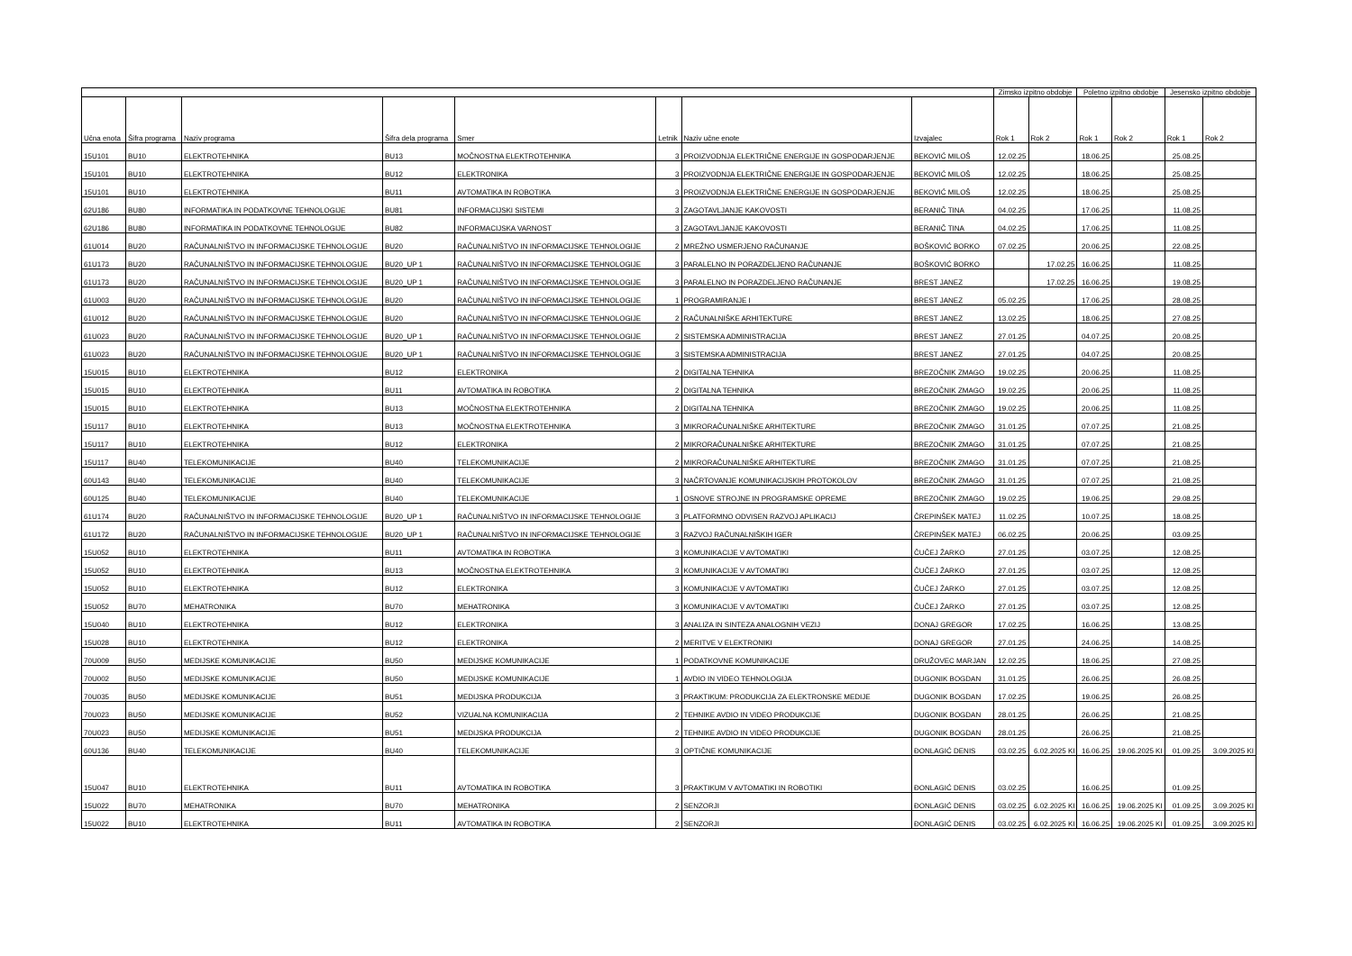| | | | | | | | | Zimsko izpitno obdobje | | Poletno izpitno obdobje | | Jesensko izpitno obdobje | |
| --- | --- | --- | --- | --- | --- | --- | --- | --- | --- | --- | --- | --- | --- |
| Učna enota | Šifra programa | Naziv programa | Šifra dela programa | Smer | Letnik | Naziv učne enote | Izvajalec | Rok 1 | Rok 2 | Rok 1 | Rok 2 | Rok 1 | Rok 2 |
| 15U101 | BU10 | ELEKTROTEHNIKA | BU13 | MOČNOSTNA ELEKTROTEHNIKA | 3 | PROIZVODNJA ELEKTRIČNE ENERGIJE IN GOSPODARJENJE | BEKOVIĆ MILOŠ | 12.02.25 | | 18.06.25 | | 25.08.25 | |
| 15U101 | BU10 | ELEKTROTEHNIKA | BU12 | ELEKTRONIKA | 3 | PROIZVODNJA ELEKTRIČNE ENERGIJE IN GOSPODARJENJE | BEKOVIĆ MILOŠ | 12.02.25 | | 18.06.25 | | 25.08.25 | |
| 15U101 | BU10 | ELEKTROTEHNIKA | BU11 | AVTOMATIKA IN ROBOTIKA | 3 | PROIZVODNJA ELEKTRIČNE ENERGIJE IN GOSPODARJENJE | BEKOVIĆ MILOŠ | 12.02.25 | | 18.06.25 | | 25.08.25 | |
| 62U186 | BU80 | INFORMATIKA IN PODATKOVNE TEHNOLOGIJE | BU81 | INFORMACIJSKI SISTEMI | 3 | ZAGOTAVLJANJE KAKOVOSTI | BERANIČ TINA | 04.02.25 | | 17.06.25 | | 11.08.25 | |
| 62U186 | BU80 | INFORMATIKA IN PODATKOVNE TEHNOLOGIJE | BU82 | INFORMACIJSKA VARNOST | 3 | ZAGOTAVLJANJE KAKOVOSTI | BERANIČ TINA | 04.02.25 | | 17.06.25 | | 11.08.25 | |
| 61U014 | BU20 | RAČUNALNIŠTVO IN INFORMACIJSKE TEHNOLOGIJE | BU20 | RAČUNALNIŠTVO IN INFORMACIJSKE TEHNOLOGIJE | 2 | MREŽNO USMERJENO RAČUNANJE | BOŠKOVIĆ BORKO | 07.02.25 | | 20.06.25 | | 22.08.25 | |
| 61U173 | BU20 | RAČUNALNIŠTVO IN INFORMACIJSKE TEHNOLOGIJE | BU20_UP 1 | RAČUNALNIŠTVO IN INFORMACIJSKE TEHNOLOGIJE | 3 | PARALELNO IN PORAZDELJENO RAČUNANJE | BOŠKOVIĆ BORKO | | 17.02.25 | 16.06.25 | | 11.08.25 | |
| 61U173 | BU20 | RAČUNALNIŠTVO IN INFORMACIJSKE TEHNOLOGIJE | BU20_UP 1 | RAČUNALNIŠTVO IN INFORMACIJSKE TEHNOLOGIJE | 3 | PARALELNO IN PORAZDELJENO RAČUNANJE | BREST JANEZ | | 17.02.25 | 16.06.25 | | 19.08.25 | |
| 61U003 | BU20 | RAČUNALNIŠTVO IN INFORMACIJSKE TEHNOLOGIJE | BU20 | RAČUNALNIŠTVO IN INFORMACIJSKE TEHNOLOGIJE | 1 | PROGRAMIRANJE I | BREST JANEZ | 05.02.25 | | 17.06.25 | | 28.08.25 | |
| 61U012 | BU20 | RAČUNALNIŠTVO IN INFORMACIJSKE TEHNOLOGIJE | BU20 | RAČUNALNIŠTVO IN INFORMACIJSKE TEHNOLOGIJE | 2 | RAČUNALNIŠKE ARHITEKTURE | BREST JANEZ | 13.02.25 | | 18.06.25 | | 27.08.25 | |
| 61U023 | BU20 | RAČUNALNIŠTVO IN INFORMACIJSKE TEHNOLOGIJE | BU20_UP 1 | RAČUNALNIŠTVO IN INFORMACIJSKE TEHNOLOGIJE | 2 | SISTEMSKA ADMINISTRACIJA | BREST JANEZ | 27.01.25 | | 04.07.25 | | 20.08.25 | |
| 61U023 | BU20 | RAČUNALNIŠTVO IN INFORMACIJSKE TEHNOLOGIJE | BU20_UP 1 | RAČUNALNIŠTVO IN INFORMACIJSKE TEHNOLOGIJE | 3 | SISTEMSKA ADMINISTRACIJA | BREST JANEZ | 27.01.25 | | 04.07.25 | | 20.08.25 | |
| 15U015 | BU10 | ELEKTROTEHNIKA | BU12 | ELEKTRONIKA | 2 | DIGITALNA TEHNIKA | BREZOČNIK ZMAGO | 19.02.25 | | 20.06.25 | | 11.08.25 | |
| 15U015 | BU10 | ELEKTROTEHNIKA | BU11 | AVTOMATIKA IN ROBOTIKA | 2 | DIGITALNA TEHNIKA | BREZOČNIK ZMAGO | 19.02.25 | | 20.06.25 | | 11.08.25 | |
| 15U015 | BU10 | ELEKTROTEHNIKA | BU13 | MOČNOSTNA ELEKTROTEHNIKA | 2 | DIGITALNA TEHNIKA | BREZOČNIK ZMAGO | 19.02.25 | | 20.06.25 | | 11.08.25 | |
| 15U117 | BU10 | ELEKTROTEHNIKA | BU13 | MOČNOSTNA ELEKTROTEHNIKA | 3 | MIKRORAČUNALNIŠKE ARHITEKTURE | BREZOČNIK ZMAGO | 31.01.25 | | 07.07.25 | | 21.08.25 | |
| 15U117 | BU10 | ELEKTROTEHNIKA | BU12 | ELEKTRONIKA | 2 | MIKRORAČUNALNIŠKE ARHITEKTURE | BREZOČNIK ZMAGO | 31.01.25 | | 07.07.25 | | 21.08.25 | |
| 15U117 | BU40 | TELEKOMUNIKACIJE | BU40 | TELEKOMUNIKACIJE | 2 | MIKRORAČUNALNIŠKE ARHITEKTURE | BREZOČNIK ZMAGO | 31.01.25 | | 07.07.25 | | 21.08.25 | |
| 60U143 | BU40 | TELEKOMUNIKACIJE | BU40 | TELEKOMUNIKACIJE | 3 | NAČRTOVANJE KOMUNIKACIJSKIH PROTOKOLOV | BREZOČNIK ZMAGO | 31.01.25 | | 07.07.25 | | 21.08.25 | |
| 60U125 | BU40 | TELEKOMUNIKACIJE | BU40 | TELEKOMUNIKACIJE | 1 | OSNOVE STROJNE IN PROGRAMSKE OPREME | BREZOČNIK ZMAGO | 19.02.25 | | 19.06.25 | | 29.08.25 | |
| 61U174 | BU20 | RAČUNALNIŠTVO IN INFORMACIJSKE TEHNOLOGIJE | BU20_UP 1 | RAČUNALNIŠTVO IN INFORMACIJSKE TEHNOLOGIJE | 3 | PLATFORMNO ODVISEN RAZVOJ APLIKACIJ | ČREPINŠEK MATEJ | 11.02.25 | | 10.07.25 | | 18.08.25 | |
| 61U172 | BU20 | RAČUNALNIŠTVO IN INFORMACIJSKE TEHNOLOGIJE | BU20_UP 1 | RAČUNALNIŠTVO IN INFORMACIJSKE TEHNOLOGIJE | 3 | RAZVOJ RAČUNALNIŠKIH IGER | ČREPINŠEK MATEJ | 06.02.25 | | 20.06.25 | | 03.09.25 | |
| 15U052 | BU10 | ELEKTROTEHNIKA | BU11 | AVTOMATIKA IN ROBOTIKA | 3 | KOMUNIKACIJE V AVTOMATIKI | ČUČEJ ŽARKO | 27.01.25 | | 03.07.25 | | 12.08.25 | |
| 15U052 | BU10 | ELEKTROTEHNIKA | BU13 | MOČNOSTNA ELEKTROTEHNIKA | 3 | KOMUNIKACIJE V AVTOMATIKI | ČUČEJ ŽARKO | 27.01.25 | | 03.07.25 | | 12.08.25 | |
| 15U052 | BU10 | ELEKTROTEHNIKA | BU12 | ELEKTRONIKA | 3 | KOMUNIKACIJE V AVTOMATIKI | ČUČEJ ŽARKO | 27.01.25 | | 03.07.25 | | 12.08.25 | |
| 15U052 | BU70 | MEHATRONIKA | BU70 | MEHATRONIKA | 3 | KOMUNIKACIJE V AVTOMATIKI | ČUČEJ ŽARKO | 27.01.25 | | 03.07.25 | | 12.08.25 | |
| 15U040 | BU10 | ELEKTROTEHNIKA | BU12 | ELEKTRONIKA | 3 | ANALIZA IN SINTEZA ANALOGNIH VEZIJ | DONAJ GREGOR | 17.02.25 | | 16.06.25 | | 13.08.25 | |
| 15U028 | BU10 | ELEKTROTEHNIKA | BU12 | ELEKTRONIKA | 2 | MERITVE V ELEKTRONIKI | DONAJ GREGOR | 27.01.25 | | 24.06.25 | | 14.08.25 | |
| 70U009 | BU50 | MEDIJSKE KOMUNIKACIJE | BU50 | MEDIJSKE KOMUNIKACIJE | 1 | PODATKOVNE KOMUNIKACIJE | DRUŽOVEC MARJAN | 12.02.25 | | 18.06.25 | | 27.08.25 | |
| 70U002 | BU50 | MEDIJSKE KOMUNIKACIJE | BU50 | MEDIJSKE KOMUNIKACIJE | 1 | AVDIO IN VIDEO TEHNOLOGIJA | DUGONIK BOGDAN | 31.01.25 | | 26.06.25 | | 26.08.25 | |
| 70U035 | BU50 | MEDIJSKE KOMUNIKACIJE | BU51 | MEDIJSKA PRODUKCIJA | 3 | PRAKTIKUM: PRODUKCIJA ZA ELEKTRONSKE MEDIJE | DUGONIK BOGDAN | 17.02.25 | | 19.06.25 | | 26.08.25 | |
| 70U023 | BU50 | MEDIJSKE KOMUNIKACIJE | BU52 | VIZUALNA KOMUNIKACIJA | 2 | TEHNIKE AVDIO IN VIDEO PRODUKCIJE | DUGONIK BOGDAN | 28.01.25 | | 26.06.25 | | 21.08.25 | |
| 70U023 | BU50 | MEDIJSKE KOMUNIKACIJE | BU51 | MEDIJSKA PRODUKCIJA | 2 | TEHNIKE AVDIO IN VIDEO PRODUKCIJE | DUGONIK BOGDAN | 28.01.25 | | 26.06.25 | | 21.08.25 | |
| 60U136 | BU40 | TELEKOMUNIKACIJE | BU40 | TELEKOMUNIKACIJE | 3 | OPTIČNE KOMUNIKACIJE | ĐONLAGIĆ DENIS | 03.02.25 | 6.02.2025 KI | 16.06.25 | 19.06.2025 KI | 01.09.25 | 3.09.2025 KI |
| 15U047 | BU10 | ELEKTROTEHNIKA | BU11 | AVTOMATIKA IN ROBOTIKA | 3 | PRAKTIKUM V AVTOMATIKI IN ROBOTIKI | ĐONLAGIĆ DENIS | 03.02.25 | | 16.06.25 | | 01.09.25 | |
| 15U022 | BU70 | MEHATRONIKA | BU70 | MEHATRONIKA | 2 | SENZORJI | ĐONLAGIĆ DENIS | 03.02.25 | 6.02.2025 KI | 16.06.25 | 19.06.2025 KI | 01.09.25 | 3.09.2025 KI |
| 15U022 | BU10 | ELEKTROTEHNIKA | BU11 | AVTOMATIKA IN ROBOTIKA | 2 | SENZORJI | ĐONLAGIĆ DENIS | 03.02.25 | 6.02.2025 KI | 16.06.25 | 19.06.2025 KI | 01.09.25 | 3.09.2025 KI |